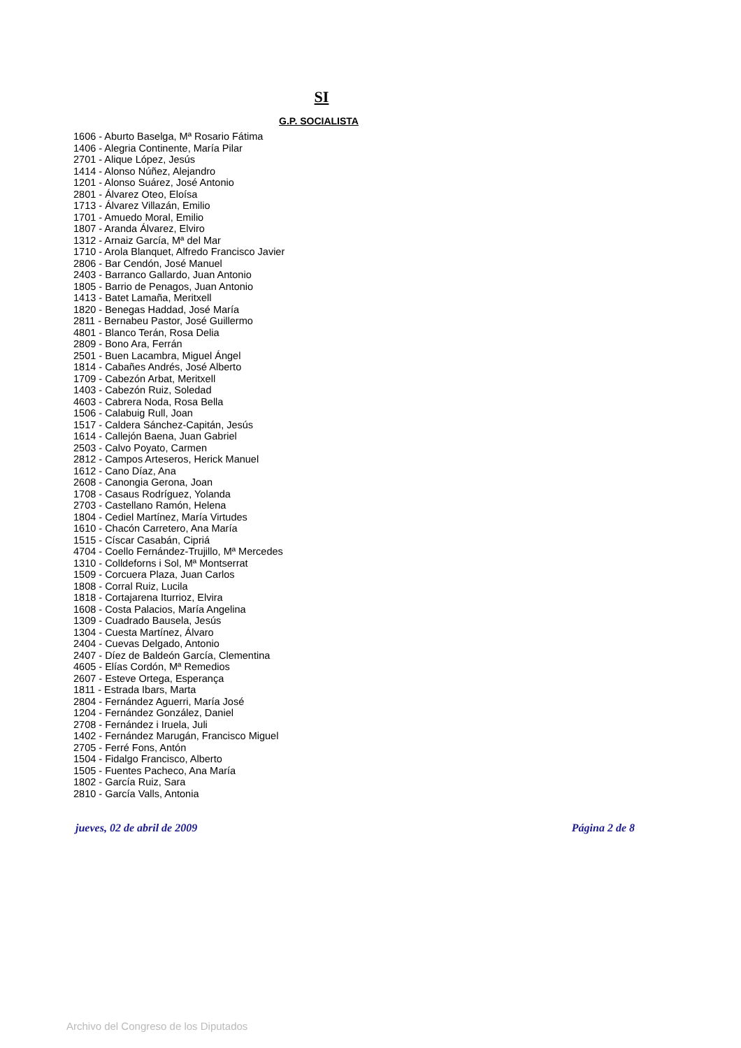SI
G.P. SOCIALISTA
1606 - Aburto Baselga, Mª Rosario Fátima
1406 - Alegria Continente, María Pilar
2701 - Alique López, Jesús
1414 - Alonso Núñez, Alejandro
1201 - Alonso Suárez, José Antonio
2801 - Álvarez Oteo, Eloísa
1713 - Álvarez Villazán, Emilio
1701 - Amuedo Moral, Emilio
1807 - Aranda Álvarez, Elviro
1312 - Arnaiz García, Mª del Mar
1710 - Arola Blanquet, Alfredo Francisco Javier
2806 - Bar Cendón, José Manuel
2403 - Barranco Gallardo, Juan Antonio
1805 - Barrio de Penagos, Juan Antonio
1413 - Batet Lamaña, Meritxell
1820 - Benegas Haddad, José María
2811 - Bernabeu Pastor, José Guillermo
4801 - Blanco Terán, Rosa Delia
2809 - Bono Ara, Ferrán
2501 - Buen Lacambra, Miguel Ángel
1814 - Cabañes Andrés, José Alberto
1709 - Cabezón Arbat, Meritxell
1403 - Cabezón Ruiz, Soledad
4603 - Cabrera Noda, Rosa Bella
1506 - Calabuig Rull, Joan
1517 - Caldera Sánchez-Capitán, Jesús
1614 - Callejón Baena, Juan Gabriel
2503 - Calvo Poyato, Carmen
2812 - Campos Arteseros, Herick Manuel
1612 - Cano Díaz, Ana
2608 - Canongia Gerona, Joan
1708 - Casaus Rodríguez, Yolanda
2703 - Castellano Ramón, Helena
1804 - Cediel Martínez, María Virtudes
1610 - Chacón Carretero, Ana María
1515 - Císcar Casabán, Cipriá
4704 - Coello Fernández-Trujillo, Mª Mercedes
1310 - Colldeforns i Sol, Mª Montserrat
1509 - Corcuera Plaza, Juan Carlos
1808 - Corral Ruiz, Lucila
1818 - Cortajarena Iturrioz, Elvira
1608 - Costa Palacios, María Angelina
1309 - Cuadrado Bausela, Jesús
1304 - Cuesta Martínez, Álvaro
2404 - Cuevas Delgado, Antonio
2407 - Díez de Baldeón García, Clementina
4605 - Elías Cordón, Mª Remedios
2607 - Esteve Ortega, Esperança
1811 - Estrada Ibars, Marta
2804 - Fernández Aguerri, María José
1204 - Fernández González, Daniel
2708 - Fernández i Iruela, Juli
1402 - Fernández Marugán, Francisco Miguel
2705 - Ferré Fons, Antón
1504 - Fidalgo Francisco, Alberto
1505 - Fuentes Pacheco, Ana María
1802 - García Ruiz, Sara
2810 - García Valls, Antonia
jueves, 02 de abril de 2009 Página 2 de 8
Archivo del Congreso de los Diputados